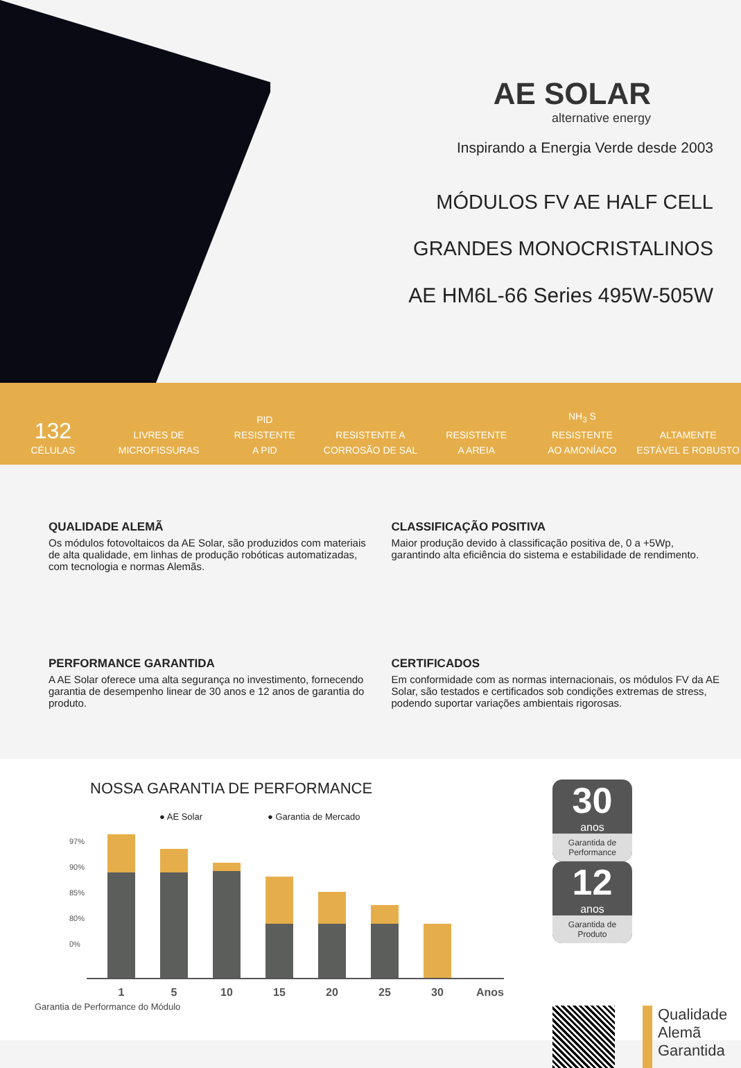AE SOLAR
alternative energy
Inspirando a Energia Verde desde 2003
MÓDULOS FV AE HALF CELL
GRANDES MONOCRISTALINOS
AE HM6L-66 Series 495W-505W
132
CÉLULAS
LIVRES DE
MICROFISSURAS
PID
RESISTENTE
A PID
RESISTENTE A
CORROSÃO DE SAL
RESISTENTE
A AREIA
NH<sub>3</sub> S
RESISTENTE
AO AMONÍACO
ALTAMENTE
ESTÁVEL E ROBUSTO
QUALIDADE ALEMÃ
Os módulos fotovoltaicos da AE Solar, são produzidos com materiais de alta qualidade, em linhas de produção robóticas automatizadas, com tecnologia e normas Alemãs.
CLASSIFICAÇÃO POSITIVA
Maior produção devido à classificação positiva de, 0 a +5Wp, garantindo alta eficiência do sistema e estabilidade de rendimento.
PERFORMANCE GARANTIDA
A AE Solar oferece uma alta segurança no investimento, fornecendo garantia de desempenho linear de 30 anos e 12 anos de garantia do produto.
CERTIFICADOS
Em conformidade com as normas internacionais, os módulos FV da AE Solar, são testados e certificados sob condições extremas de stress, podendo suportar variações ambientais rigorosas.
NOSSA GARANTIA DE PERFORMANCE
● AE Solar ● Garantia de Mercado
97%
90%
85%
80%
0%
1 5 10 15 20 25 30 Anos
Garantia de Performance do Módulo
30 anos Garantida de Performance
12 anos Garantida de Produto
Qualidade
Alemã
Garantida